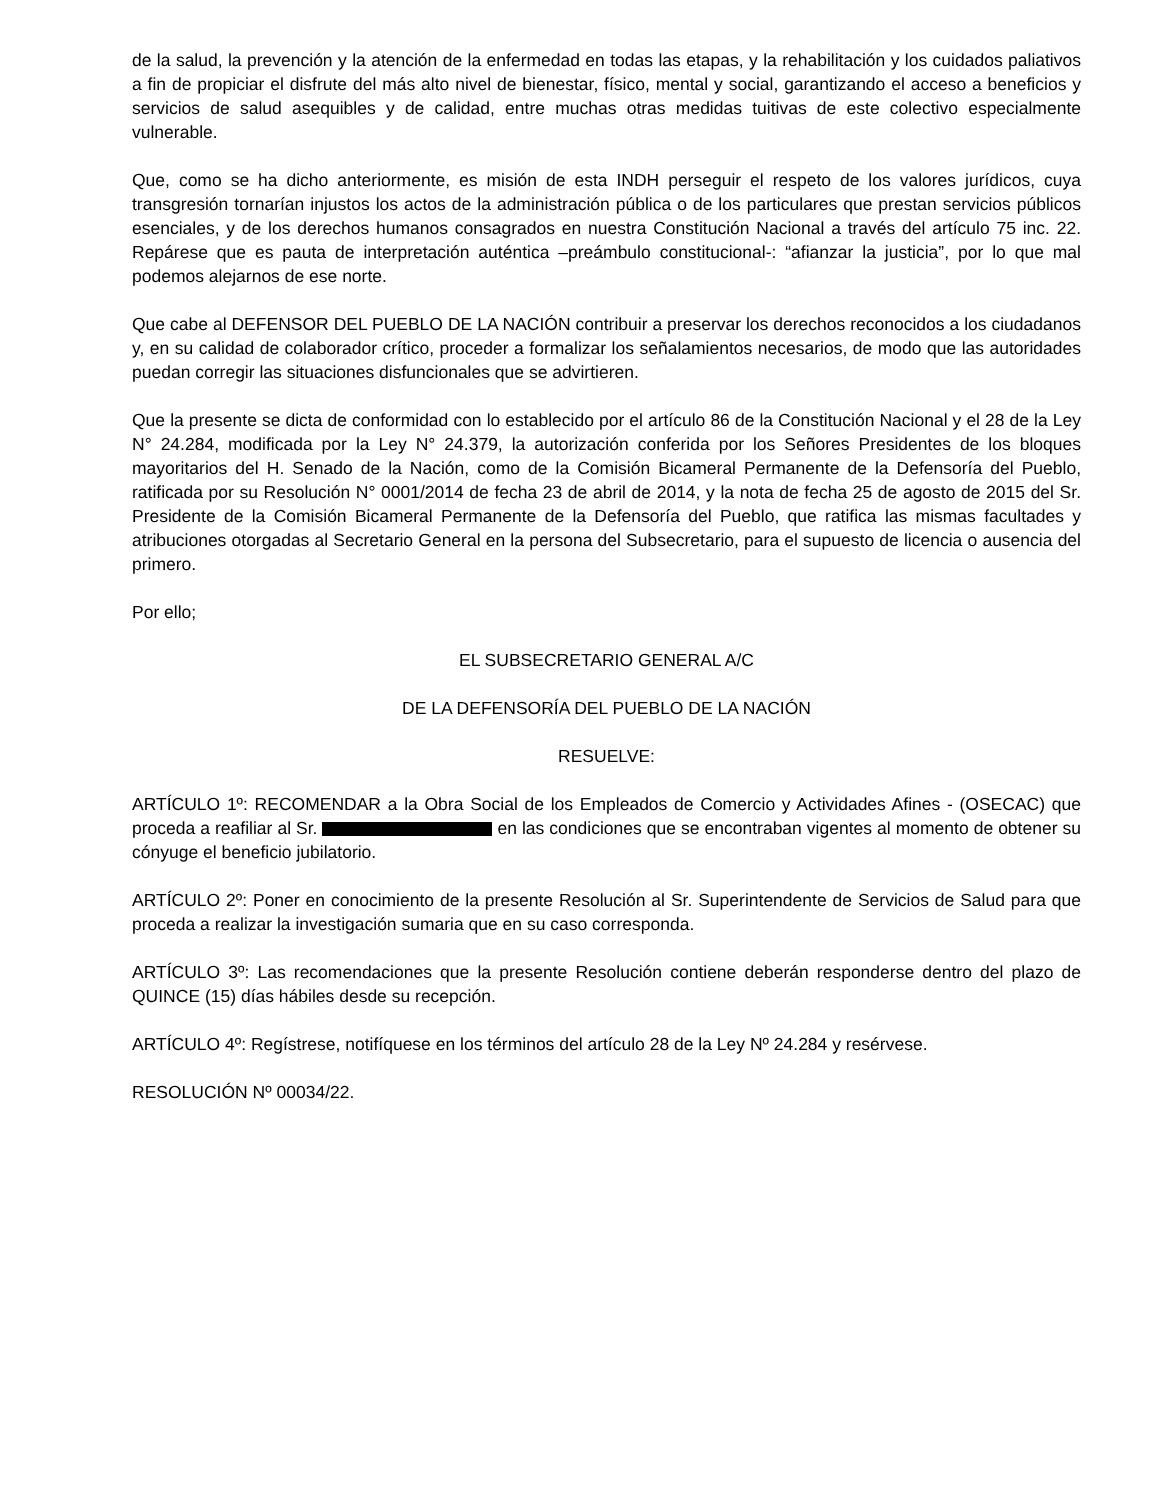de la salud, la prevención y la atención de la enfermedad en todas las etapas, y la rehabilitación y los cuidados paliativos a fin de propiciar el disfrute del más alto nivel de bienestar, físico, mental y social, garantizando el acceso a beneficios y servicios de salud asequibles y de calidad, entre muchas otras medidas tuitivas de este colectivo especialmente vulnerable.
Que, como se ha dicho anteriormente, es misión de esta INDH perseguir el respeto de los valores jurídicos, cuya transgresión tornarían injustos los actos de la administración pública o de los particulares que prestan servicios públicos esenciales, y de los derechos humanos consagrados en nuestra Constitución Nacional a través del artículo 75 inc. 22. Repárese que es pauta de interpretación auténtica –preámbulo constitucional-: “afianzar la justicia”, por lo que mal podemos alejarnos de ese norte.
Que cabe al DEFENSOR DEL PUEBLO DE LA NACIÓN contribuir a preservar los derechos reconocidos a los ciudadanos y, en su calidad de colaborador crítico, proceder a formalizar los señalamientos necesarios, de modo que las autoridades puedan corregir las situaciones disfuncionales que se advirtieren.
Que la presente se dicta de conformidad con lo establecido por el artículo 86 de la Constitución Nacional y el 28 de la Ley N° 24.284, modificada por la Ley N° 24.379, la autorización conferida por los Señores Presidentes de los bloques mayoritarios del H. Senado de la Nación, como de la Comisión Bicameral Permanente de la Defensoría del Pueblo, ratificada por su Resolución N° 0001/2014 de fecha 23 de abril de 2014, y la nota de fecha 25 de agosto de 2015 del Sr. Presidente de la Comisión Bicameral Permanente de la Defensoría del Pueblo, que ratifica las mismas facultades y atribuciones otorgadas al Secretario General en la persona del Subsecretario, para el supuesto de licencia o ausencia del primero.
Por ello;
EL SUBSECRETARIO GENERAL A/C
DE LA DEFENSORÍA DEL PUEBLO DE LA NACIÓN
RESUELVE:
ARTÍCULO 1º: RECOMENDAR a la Obra Social de los Empleados de Comercio y Actividades Afines - (OSECAC) que proceda a reafiliar al Sr. en las condiciones que se encontraban vigentes al momento de obtener su cónyuge el beneficio jubilatorio.
ARTÍCULO 2º: Poner en conocimiento de la presente Resolución al Sr. Superintendente de Servicios de Salud para que proceda a realizar la investigación sumaria que en su caso corresponda.
ARTÍCULO 3º: Las recomendaciones que la presente Resolución contiene deberán responderse dentro del plazo de QUINCE (15) días hábiles desde su recepción.
ARTÍCULO 4º: Regístrese, notifíquese en los términos del artículo 28 de la Ley Nº 24.284 y resérvese.
RESOLUCIÓN Nº 00034/22.